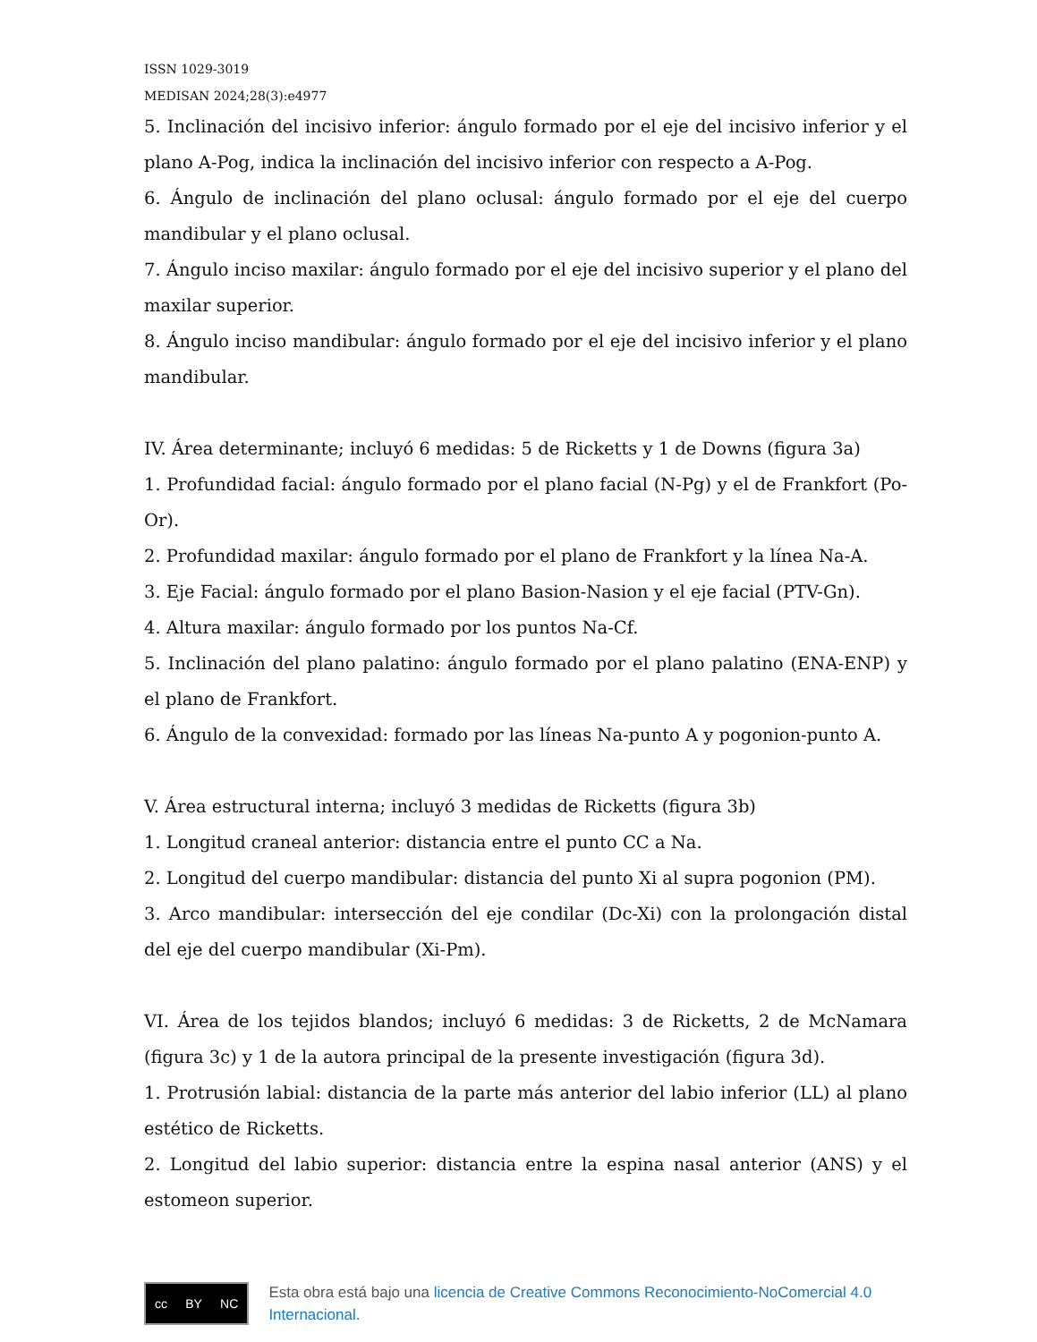ISSN 1029-3019
MEDISAN 2024;28(3):e4977
5. Inclinación del incisivo inferior: ángulo formado por el eje del incisivo inferior y el plano A-Pog, indica la inclinación del incisivo inferior con respecto a A-Pog.
6. Ángulo de inclinación del plano oclusal: ángulo formado por el eje del cuerpo mandibular y el plano oclusal.
7. Ángulo inciso maxilar: ángulo formado por el eje del incisivo superior y el plano del maxilar superior.
8. Ángulo inciso mandibular: ángulo formado por el eje del incisivo inferior y el plano mandibular.
IV. Área determinante; incluyó 6 medidas: 5 de Ricketts y 1 de Downs (figura 3a)
1. Profundidad facial: ángulo formado por el plano facial (N-Pg) y el de Frankfort (Po-Or).
2. Profundidad maxilar: ángulo formado por el plano de Frankfort y la línea Na-A.
3. Eje Facial: ángulo formado por el plano Basion-Nasion y el eje facial (PTV-Gn).
4. Altura maxilar: ángulo formado por los puntos Na-Cf.
5. Inclinación del plano palatino: ángulo formado por el plano palatino (ENA-ENP) y el plano de Frankfort.
6. Ángulo de la convexidad: formado por las líneas Na-punto A y pogonion-punto A.
V. Área estructural interna; incluyó 3 medidas de Ricketts (figura 3b)
1. Longitud craneal anterior: distancia entre el punto CC a Na.
2. Longitud del cuerpo mandibular: distancia del punto Xi al supra pogonion (PM).
3. Arco mandibular: intersección del eje condilar (Dc-Xi) con la prolongación distal del eje del cuerpo mandibular (Xi-Pm).
VI. Área de los tejidos blandos; incluyó 6 medidas: 3 de Ricketts, 2 de McNamara (figura 3c) y 1 de la autora principal de la presente investigación (figura 3d).
1. Protrusión labial: distancia de la parte más anterior del labio inferior (LL) al plano estético de Ricketts.
2. Longitud del labio superior: distancia entre la espina nasal anterior (ANS) y el estomeon superior.
cc BY NC
Esta obra está bajo una licencia de Creative Commons Reconocimiento-NoComercial 4.0 Internacional.